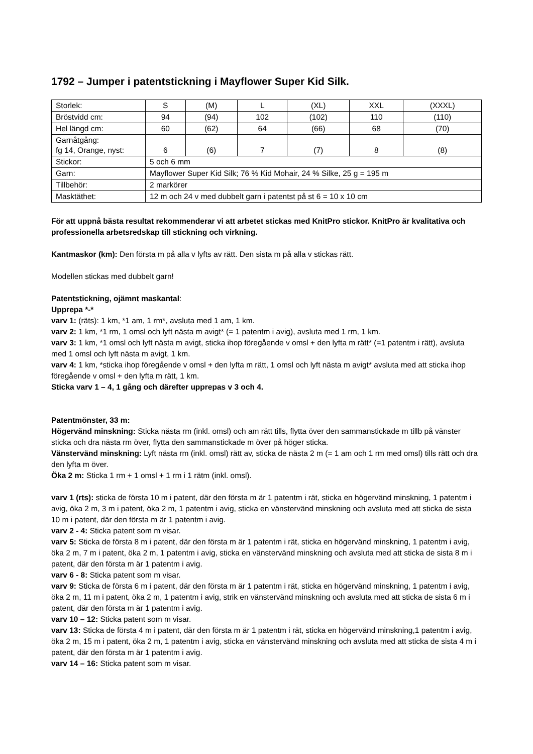1792 – Jumper i patentstickning i Mayflower Super Kid Silk.
| Storlek: | S | (M) | L | (XL) | XXL | (XXXL) |
| Bröstvidd cm: | 94 | (94) | 102 | (102) | 110 | (110) |
| Hel längd cm: | 60 | (62) | 64 | (66) | 68 | (70) |
| Garnåtgång: fg 14, Orange, nyst: | 6 | (6) | 7 | (7) | 8 | (8) |
| Stickor: | 5 och 6 mm | | | | | |
| Garn: | Mayflower Super Kid Silk; 76 % Kid Mohair, 24 % Silke, 25 g = 195 m | | | | | |
| Tillbehör: | 2 markörer | | | | | |
| Masktäthet: | 12 m och 24 v med dubbelt garn i patentst på st 6 = 10 x 10 cm | | | | | |
För att uppnå bästa resultat rekommenderar vi att arbetet stickas med KnitPro stickor. KnitPro är kvalitativa och professionella arbetsredskap till stickning och virkning.
Kantmaskor (km): Den första m på alla v lyfts av rätt. Den sista m på alla v stickas rätt.
Modellen stickas med dubbelt garn!
Patentstickning, ojämnt maskantal:
Upprepa *-*
varv 1: (räts): 1 km, *1 am, 1 rm*, avsluta med 1 am, 1 km.
varv 2: 1 km, *1 rm, 1 omsl och lyft nästa m avigt* (= 1 patentm i avig), avsluta med 1 rm, 1 km.
varv 3: 1 km, *1 omsl och lyft nästa m avigt, sticka ihop föregående v omsl + den lyfta m rätt* (=1 patentm i rätt), avsluta med 1 omsl och lyft nästa m avigt, 1 km.
varv 4: 1 km, *sticka ihop föregående v omsl + den lyfta m rätt, 1 omsl och lyft nästa m avigt* avsluta med att sticka ihop föregående v omsl + den lyfta m rätt, 1 km.
Sticka varv 1 – 4, 1 gång och därefter upprepas v 3 och 4.
Patentmönster, 33 m:
Högervänd minskning: Sticka nästa rm (inkl. omsl) och am rätt tills, flytta över den sammanstickade m tillb på vänster sticka och dra nästa rm över, flytta den sammanstickade m över på höger sticka.
Vänstervänd minskning: Lyft nästa rm (inkl. omsl) rätt av, sticka de nästa 2 m (= 1 am och 1 rm med omsl) tills rätt och dra den lyfta m över.
Öka 2 m: Sticka 1 rm + 1 omsl + 1 rm i 1 rätm (inkl. omsl).
varv 1 (rts): sticka de första 10 m i patent, där den första m är 1 patentm i rät, sticka en högervänd minskning, 1 patentm i avig, öka 2 m, 3 m i patent, öka 2 m, 1 patentm i avig, sticka en vänstervänd minskning och avsluta med att sticka de sista 10 m i patent, där den första m är 1 patentm i avig.
varv 2 - 4: Sticka patent som m visar.
varv 5: Sticka de första 8 m i patent, där den första m är 1 patentm i rät, sticka en högervänd minskning, 1 patentm i avig, öka 2 m, 7 m i patent, öka 2 m, 1 patentm i avig, sticka en vänstervänd minskning och avsluta med att sticka de sista 8 m i patent, där den första m är 1 patentm i avig.
varv 6 - 8: Sticka patent som m visar.
varv 9: Sticka de första 6 m i patent, där den första m är 1 patentm i rät, sticka en högervänd minskning, 1 patentm i avig, öka 2 m, 11 m i patent, öka 2 m, 1 patentm i avig, strik en vänstervänd minskning och avsluta med att sticka de sista 6 m i patent, där den första m är 1 patentm i avig.
varv 10 – 12: Sticka patent som m visar.
varv 13: Sticka de första 4 m i patent, där den första m är 1 patentm i rät, sticka en högervänd minskning,1 patentm i avig, öka 2 m, 15 m i patent, öka 2 m, 1 patentm i avig, sticka en vänstervänd minskning och avsluta med att sticka de sista 4 m i patent, där den första m är 1 patentm i avig.
varv 14 – 16: Sticka patent som m visar.